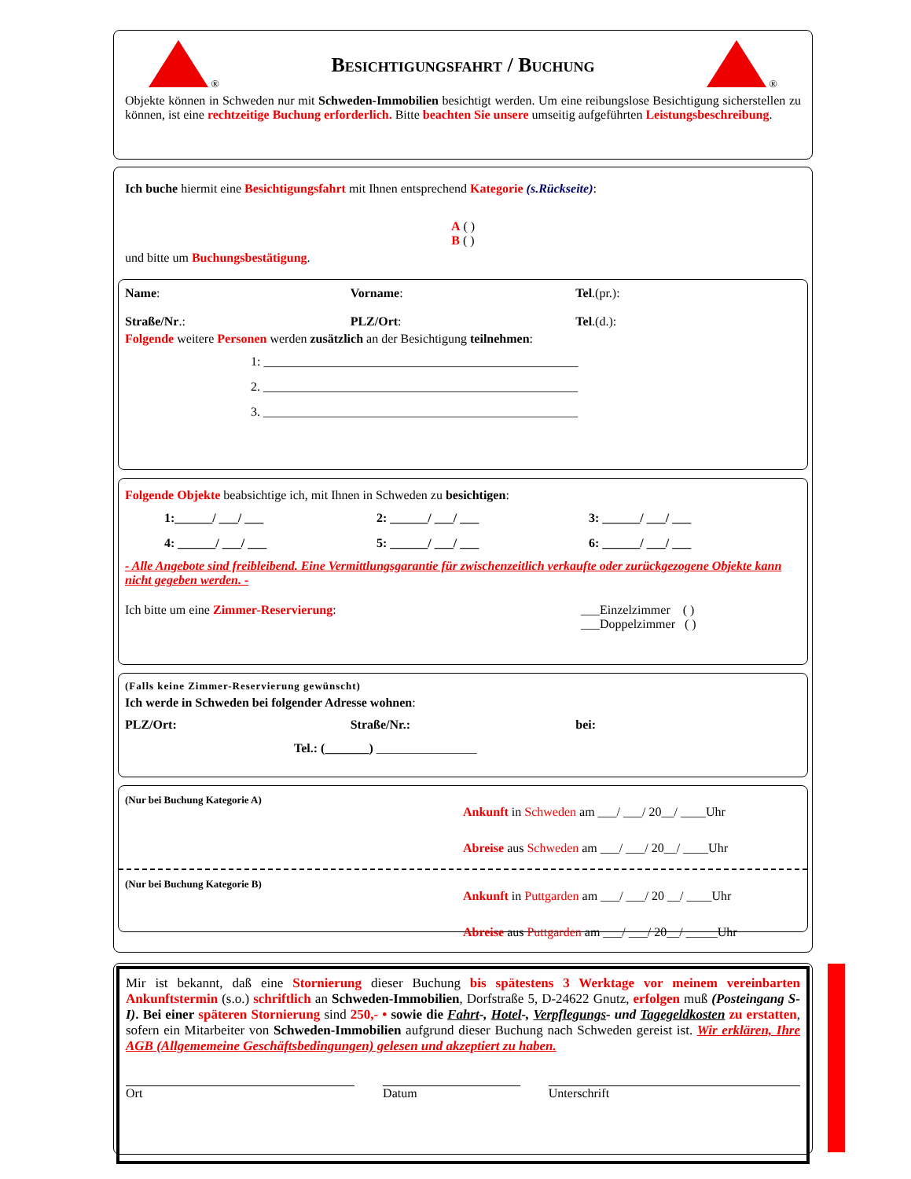®
Besichtigungsfahrt / Buchung
®
Objekte können in Schweden nur mit Schweden-Immobilien besichtigt werden. Um eine reibungslose Besichtigung sicherstellen zu können, ist eine rechtzeitige Buchung erforderlich. Bitte beachten Sie unsere umseitig aufgeführten Leistungsbeschreibung.
Ich buche hiermit eine Besichtigungsfahrt mit Ihnen entsprechend Kategorie (s.Rückseite):
A ( )
B ( )
und bitte um Buchungsbestätigung.
Name: Vorname: Tel.(pr.):
Straße/Nr.: PLZ/Ort: Tel.(d.):
Folgende weitere Personen werden zusätzlich an der Besichtigung teilnehmen:
1: __________________________________________________
2. __________________________________________________
3. __________________________________________________
Folgende Objekte beabsichtige ich, mit Ihnen in Schweden zu besichtigen:
1:______/ ___/ ___
4: ______/ ___/ ___
2: ______/ ___/ ___
5: ______/ ___/ ___
3: ______/ ___/ ___
6: ______/ ___/ ___
- Alle Angebote sind freibleibend. Eine Vermittlungsgarantie für zwischenzeitlich verkaufte oder zurückgezogene Objekte kann nicht gegeben werden. -
Ich bitte um eine Zimmer-Reservierung:
___Einzelzimmer ( )
___Doppelzimmer ( )
(Falls keine Zimmer-Reservierung gewünscht)
Ich werde in Schweden bei folgender Adresse wohnen:
PLZ/Ort: Straße/Nr.: bei:
Tel.: (_______) ________________
(Nur bei Buchung Kategorie A)
Ankunft in Schweden am ___/ ___/ 20__/ ____Uhr
Abreise aus Schweden am ___/ ___/ 20__/ ____Uhr
(Nur bei Buchung Kategorie B)
Ankunft in Puttgarden am ___/ ___/ 20 __/ ____Uhr
Abreise aus Puttgarden am ___/ ___/ 20__/ _____Uhr
Mir ist bekannt, daß eine Stornierung dieser Buchung bis spätestens 3 Werktage vor meinem vereinbarten Ankunftstermin (s.o.) schriftlich an Schweden-Immobilien, Dorfstraße 5, D-24622 Gnutz, erfolgen muß (Posteingang S-I). Bei einer späteren Stornierung sind 250,- • sowie die Fahrt-, Hotel-, Verpflegungs- und Tagegeldkosten zu erstatten, sofern ein Mitarbeiter von Schweden-Immobilien aufgrund dieser Buchung nach Schweden gereist ist. Wir erklären, Ihre AGB (Allgememeine Geschäftsbedingungen) gelesen und akzeptiert zu haben.
Ort Datum Unterschrift